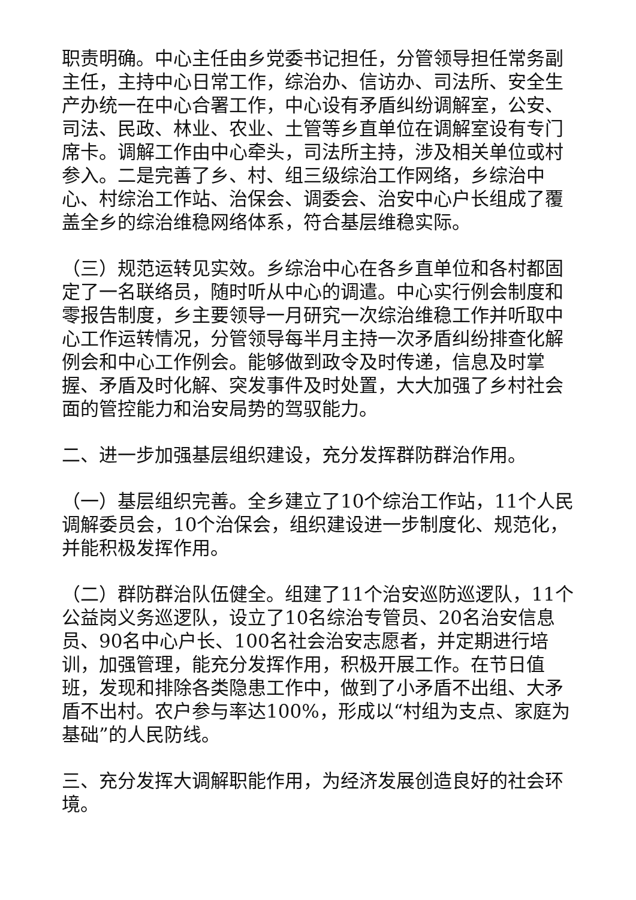职责明确。中心主任由乡党委书记担任，分管领导担任常务副主任，主持中心日常工作，综治办、信访办、司法所、安全生产办统一在中心合署工作，中心设有矛盾纠纷调解室，公安、司法、民政、林业、农业、土管等乡直单位在调解室设有专门席卡。调解工作由中心牵头，司法所主持，涉及相关单位或村参入。二是完善了乡、村、组三级综治工作网络，乡综治中心、村综治工作站、治保会、调委会、治安中心户长组成了覆盖全乡的综治维稳网络体系，符合基层维稳实际。
（三）规范运转见实效。乡综治中心在各乡直单位和各村都固定了一名联络员，随时听从中心的调遣。中心实行例会制度和零报告制度，乡主要领导一月研究一次综治维稳工作并听取中心工作运转情况，分管领导每半月主持一次矛盾纠纷排查化解例会和中心工作例会。能够做到政令及时传递，信息及时掌握、矛盾及时化解、突发事件及时处置，大大加强了乡村社会面的管控能力和治安局势的驾驭能力。
二、进一步加强基层组织建设，充分发挥群防群治作用。
（一）基层组织完善。全乡建立了10个综治工作站，11个人民调解委员会，10个治保会，组织建设进一步制度化、规范化，并能积极发挥作用。
（二）群防群治队伍健全。组建了11个治安巡防巡逻队，11个公益岗义务巡逻队，设立了10名综治专管员、20名治安信息员、90名中心户长、100名社会治安志愿者，并定期进行培训，加强管理，能充分发挥作用，积极开展工作。在节日值班，发现和排除各类隐患工作中，做到了小矛盾不出组、大矛盾不出村。农户参与率达100%，形成以“村组为支点、家庭为基础”的人民防线。
三、充分发挥大调解职能作用，为经济发展创造良好的社会环境。